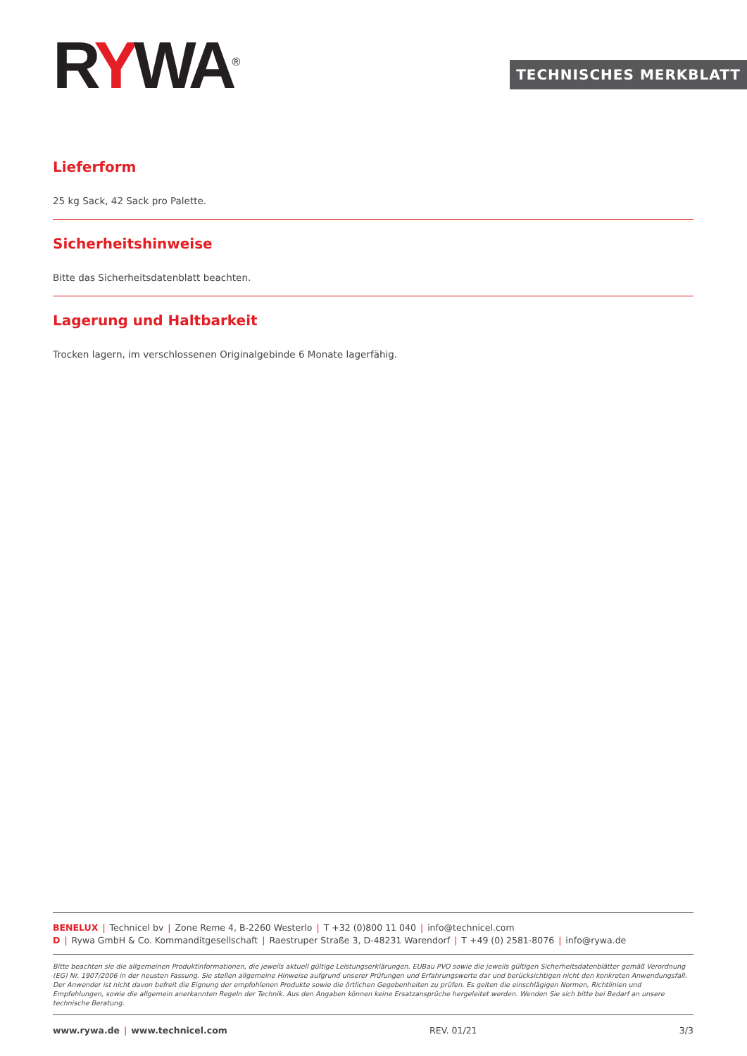RYWA<sup>®</sup> TECHNISCHES MERKBLATT
Lieferform
25 kg Sack, 42 Sack pro Palette.
Sicherheitshinweise
Bitte das Sicherheitsdatenblatt beachten.
Lagerung und Haltbarkeit
Trocken lagern, im verschlossenen Originalgebinde 6 Monate lagerfähig.
BENELUX | Technicel bv | Zone Reme 4, B-2260 Westerlo | T +32 (0)800 11 040 | info@technicel.com
D | Rywa GmbH & Co. Kommanditgesellschaft | Raestruper Straße 3, D-48231 Warendorf | T +49 (0) 2581-8076 | info@rywa.de
Bitte beachten sie die allgemeinen Produktinformationen, die jeweils aktuell gültige Leistungserklärungen. EUBau PVO sowie die jeweils gültigen Sicherheitsdatenblätter gemäß Verordnung (EG) Nr. 1907/2006 in der neusten Fassung. Sie stellen allgemeine Hinweise aufgrund unserer Prüfungen und Erfahrungswerte dar und berücksichtigen nicht den konkreten Anwendungsfall. Der Anwender ist nicht davon befreit die Eignung der empfohlenen Produkte sowie die örtlichen Gegebenheiten zu prüfen. Es gelten die einschlägigen Normen, Richtlinien und Empfehlungen, sowie die allgemein anerkannten Regeln der Technik. Aus den Angaben können keine Ersatzansprüche hergeleitet werden. Wenden Sie sich bitte bei Bedarf an unsere technische Beratung.
www.rywa.de | www.technicel.com REV. 01/21 3/3